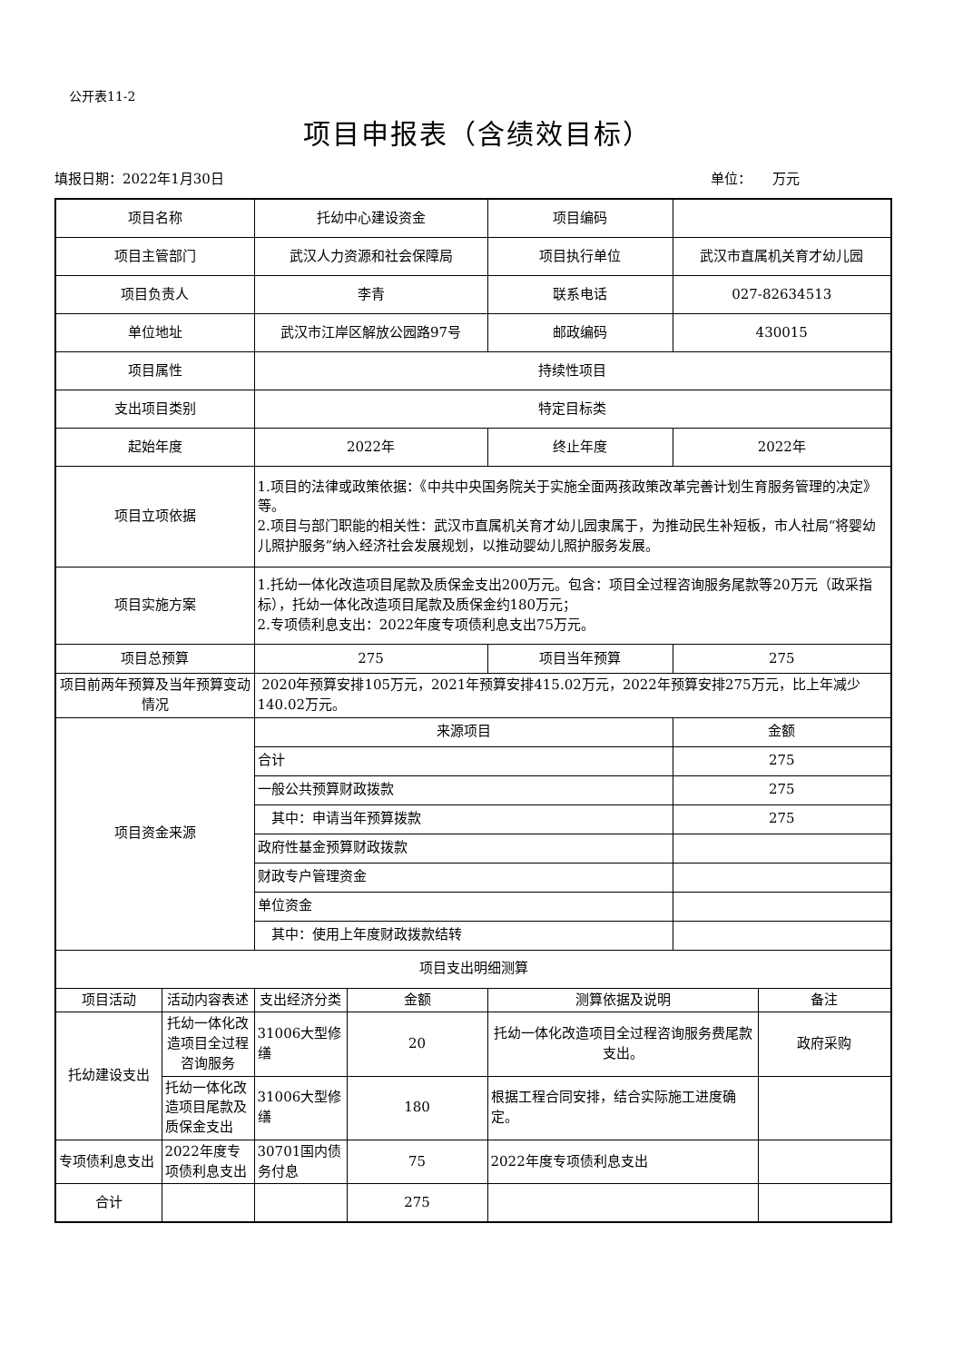公开表11-2
项目申报表（含绩效目标）
填报日期：2022年1月30日 单位：　　万元
| 项目名称 | | 托幼中心建设资金 | | 项目编码 | | |
| 项目主管部门 | | 武汉人力资源和社会保障局 | | 项目执行单位 | 武汉市直属机关育才幼儿园 | |
| 项目负责人 | | 李青 | | 联系电话 | 027-82634513 | |
| 单位地址 | | 武汉市江岸区解放公园路97号 | | 邮政编码 | 430015 | |
| 项目属性 | | 持续性项目 | | | | |
| 支出项目类别 | | 特定目标类 | | | | |
| 起始年度 | | 2022年 | | 终止年度 | 2022年 | |
| 项目立项依据 | | 1.项目的法律或政策依据：《中共中央国务院关于实施全面两孩政策改革完善计划生育服务管理的决定》等。 2.项目与部门职能的相关性：武汉市直属机关育才幼儿园隶属于，为推动民生补短板，市人社局“将婴幼儿照护服务”纳入经济社会发展规划，以推动婴幼儿照护服务发展。 | | | | |
| 项目实施方案 | | 1.托幼一体化改造项目尾款及质保金支出200万元。包含：项目全过程咨询服务尾款等20万元（政采指标），托幼一体化改造项目尾款及质保金约180万元； 2.专项债利息支出：2022年度专项债利息支出75万元。 | | | | |
| 项目总预算 | | 275 | | 项目当年预算 | 275 | |
| 项目前两年预算及当年预算变动情况 | | 2020年预算安排105万元，2021年预算安排415.02万元，2022年预算安排275万元，比上年减少140.02万元。 | | | | |
| 项目资金来源 | | 来源项目 | | | 金额 | |
| | | 合计 | | | 275 | |
| | | 一般公共预算财政拨款 | | | 275 | |
| | | 其中：申请当年预算拨款 | | | 275 | |
| | | 政府性基金预算财政拨款 | | | | |
| | | 财政专户管理资金 | | | | |
| | | 单位资金 | | | | |
| | | 其中：使用上年度财政拨款结转 | | | | |
| 项目支出明细测算 | | | | | | |
| 项目活动 | 活动内容表述 | 支出经济分类 | 金额 | 测算依据及说明 | | 备注 |
| 托幼建设支出 | 托幼一体化改造项目全过程咨询服务 | 31006大型修缮 | 20 | 托幼一体化改造项目全过程咨询服务费尾款支出。 | | 政府采购 |
| | 托幼一体化改造项目尾款及质保金支出 | 31006大型修缮 | 180 | 根据工程合同安排，结合实际施工进度确定。 | | |
| 专项债利息支出 | 2022年度专项债利息支出 | 30701国内债务付息 | 75 | 2022年度专项债利息支出 | | |
| 合计 | | | 275 | | | |